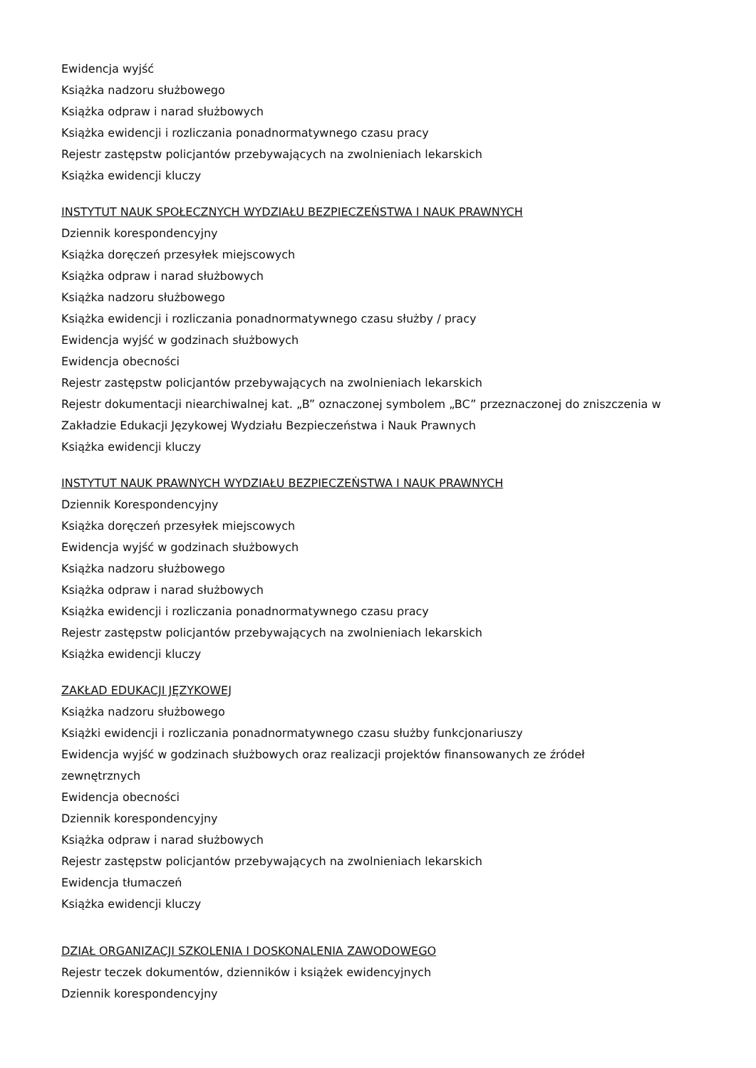Ewidencja wyjść
Książka nadzoru służbowego
Książka odpraw i narad służbowych
Książka ewidencji i rozliczania ponadnormatywnego czasu pracy
Rejestr zastępstw policjantów przebywających na zwolnieniach lekarskich
Książka ewidencji kluczy
INSTYTUT NAUK SPOŁECZNYCH WYDZIAŁU BEZPIECZEŃSTWA I NAUK PRAWNYCH
Dziennik korespondencyjny
Książka doręczeń przesyłek miejscowych
Książka odpraw i narad służbowych
Książka nadzoru służbowego
Książka ewidencji i rozliczania ponadnormatywnego czasu służby / pracy
Ewidencja wyjść w godzinach służbowych
Ewidencja obecności
Rejestr zastępstw policjantów przebywających na zwolnieniach lekarskich
Rejestr dokumentacji niearchiwalnej kat. „B” oznaczonej symbolem „BC” przeznaczonej do zniszczenia w Zakładzie Edukacji Językowej Wydziału Bezpieczeństwa i Nauk Prawnych
Książka ewidencji kluczy
INSTYTUT NAUK PRAWNYCH WYDZIAŁU BEZPIECZEŃSTWA I NAUK PRAWNYCH
Dziennik Korespondencyjny
Książka doręczeń przesyłek miejscowych
Ewidencja wyjść w godzinach służbowych
Książka nadzoru służbowego
Książka odpraw i narad służbowych
Książka ewidencji i rozliczania ponadnormatywnego czasu pracy
Rejestr zastępstw policjantów przebywających na zwolnieniach lekarskich
Książka ewidencji kluczy
ZAKŁAD EDUKACJI JĘZYKOWEJ
Książka nadzoru służbowego
Książki ewidencji i rozliczania ponadnormatywnego czasu służby funkcjonariuszy
Ewidencja wyjść w godzinach służbowych oraz realizacji projektów finansowanych ze źródeł
zewnętrznych
Ewidencja obecności
Dziennik korespondencyjny
Książka odpraw i narad służbowych
Rejestr zastępstw policjantów przebywających na zwolnieniach lekarskich
Ewidencja tłumaczeń
Książka ewidencji kluczy
DZIAŁ ORGANIZACJI SZKOLENIA I DOSKONALENIA ZAWODOWEGO
Rejestr teczek dokumentów, dzienników i książek ewidencyjnych
Dziennik korespondencyjny